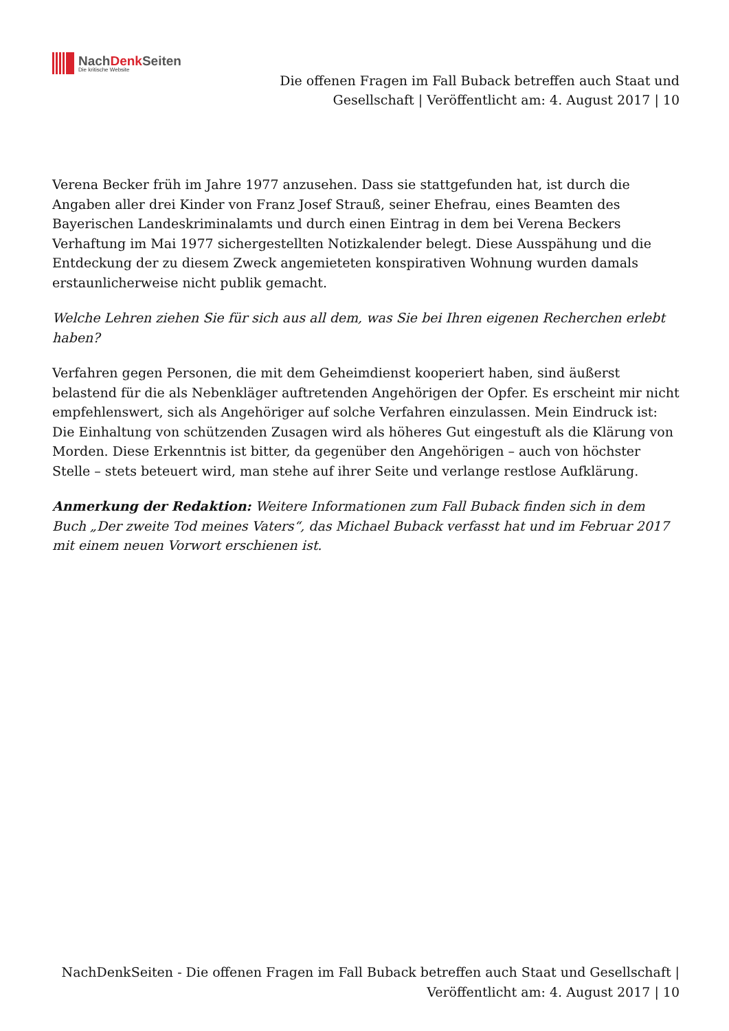NachDenk Seiten
Die kritische Website
Die offenen Fragen im Fall Buback betreffen auch Staat und Gesellschaft | Veröffentlicht am: 4. August 2017 | 10
Verena Becker früh im Jahre 1977 anzusehen. Dass sie stattgefunden hat, ist durch die Angaben aller drei Kinder von Franz Josef Strauß, seiner Ehefrau, eines Beamten des Bayerischen Landeskriminalamts und durch einen Eintrag in dem bei Verena Beckers Verhaftung im Mai 1977 sichergestellten Notizkalender belegt. Diese Ausspähung und die Entdeckung der zu diesem Zweck angemieteten konspirativen Wohnung wurden damals erstaunlicherweise nicht publik gemacht.
Welche Lehren ziehen Sie für sich aus all dem, was Sie bei Ihren eigenen Recherchen erlebt haben?
Verfahren gegen Personen, die mit dem Geheimdienst kooperiert haben, sind äußerst belastend für die als Nebenkläger auftretenden Angehörigen der Opfer. Es erscheint mir nicht empfehlenswert, sich als Angehöriger auf solche Verfahren einzulassen. Mein Eindruck ist: Die Einhaltung von schützenden Zusagen wird als höheres Gut eingestuft als die Klärung von Morden. Diese Erkenntnis ist bitter, da gegenüber den Angehörigen – auch von höchster Stelle – stets beteuert wird, man stehe auf ihrer Seite und verlange restlose Aufklärung.
Anmerkung der Redaktion: Weitere Informationen zum Fall Buback finden sich in dem Buch „Der zweite Tod meines Vaters“, das Michael Buback verfasst hat und im Februar 2017 mit einem neuen Vorwort erschienen ist.
NachDenkSeiten - Die offenen Fragen im Fall Buback betreffen auch Staat und Gesellschaft | Veröffentlicht am: 4. August 2017 | 10